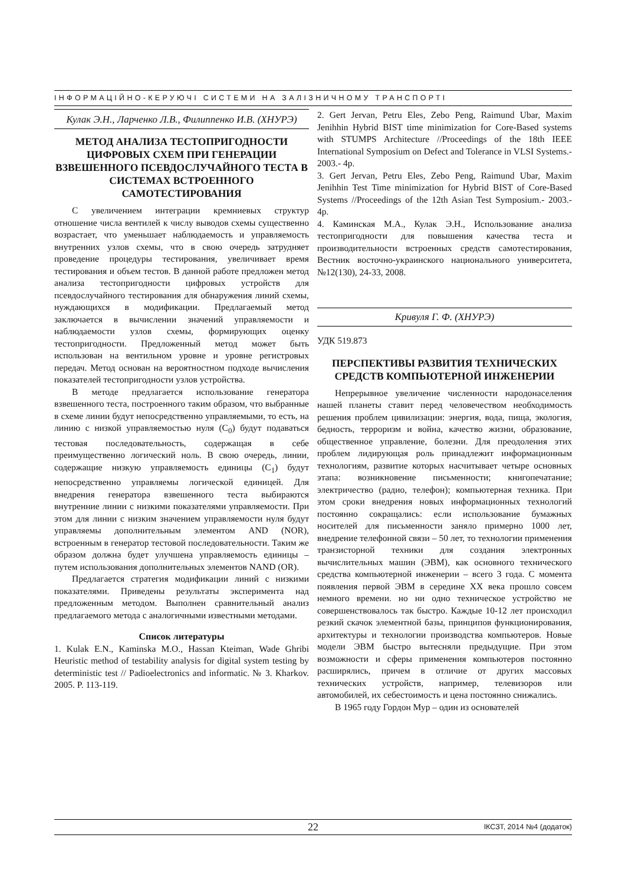ІНФОРМАЦІЙНО-КЕРУЮЧІ СИСТЕМИ НА ЗАЛІЗНИЧНОМУ ТРАНСПОРТІ
Кулак Э.Н., Ларченко Л.В., Филиппенко И.В. (ХНУРЭ)
МЕТОД АНАЛИЗА ТЕСТОПРИГОДНОСТИ ЦИФРОВЫХ СХЕМ ПРИ ГЕНЕРАЦИИ ВЗВЕШЕННОГО ПСЕВДОСЛУЧАЙНОГО ТЕСТА В СИСТЕМАХ ВСТРОЕННОГО САМОТЕСТИРОВАНИЯ
С увеличением интеграции кремниевых структур отношение числа вентилей к числу выводов схемы существенно возрастает, что уменьшает наблюдаемость и управляемость внутренних узлов схемы, что в свою очередь затрудняет проведение процедуры тестирования, увеличивает время тестирования и объем тестов. В данной работе предложен метод анализа тестопригодности цифровых устройств для псевдослучайного тестирования для обнаружения линий схемы, нуждающихся в модификации. Предлагаемый метод заключается в вычислении значений управляемости и наблюдаемости узлов схемы, формирующих оценку тестопригодности. Предложенный метод может быть использован на вентильном уровне и уровне регистровых передач. Метод основан на вероятностном подходе вычисления показателей тестопригодности узлов устройства.
В методе предлагается использование генератора взвешенного теста, построенного таким образом, что выбранные в схеме линии будут непосредственно управляемыми, то есть, на линию с низкой управляемостью нуля (C<sub>0</sub>) будут подаваться тестовая последовательность, содержащая в себе преимущественно логический ноль. В свою очередь, линии, содержащие низкую управляемость единицы (C<sub>1</sub>) будут непосредственно управляемы логической единицей. Для внедрения генератора взвешенного теста выбираются внутренние линии с низкими показателями управляемости. При этом для линии с низким значением управляемости нуля будут управляемы дополнительным элементом AND (NOR), встроенным в генератор тестовой последовательности. Таким же образом должна будет улучшена управляемость единицы – путем использования дополнительных элементов NAND (OR).
Предлагается стратегия модификации линий с низкими показателями. Приведены результаты эксперимента над предложенным методом. Выполнен сравнительный анализ предлагаемого метода с аналогичными известными методами.
Список литературы
1. Kulak E.N., Kaminska M.O., Hassan Kteiman, Wade Ghribi Heuristic method of testability analysis for digital system testing by deterministic test // Padioelectronics and informatic. № 3. Kharkov. 2005. P. 113-119.
2. Gert Jervan, Petru Eles, Zebo Peng, Raimund Ubar, Maxim Jenihhin Hybrid BIST time minimization for Core-Based systems with STUMPS Architecture //Proceedings of the 18th IEEE International Symposium on Defect and Tolerance in VLSI Systems.- 2003.- 4p.
3. Gert Jervan, Petru Eles, Zebo Peng, Raimund Ubar, Maxim Jenihhin Test Time minimization for Hybrid BIST of Core-Based Systems //Proceedings of the 12th Asian Test Symposium.- 2003.- 4p.
4. Каминская М.А., Кулак Э.Н., Использование анализа тестопригодности для повышения качества теста и производительности встроенных средств самотестирования, Вестник восточно-украинского национального университета, №12(130), 24-33, 2008.
Кривуля Г. Ф. (ХНУРЭ)
УДК 519.873
ПЕРСПЕКТИВЫ РАЗВИТИЯ ТЕХНИЧЕСКИХ СРЕДСТВ КОМПЬЮТЕРНОЙ ИНЖЕНЕРИИ
Непрерывное увеличение численности народонаселения нашей планеты ставит перед человечеством необходимость решения проблем цивилизации: энергия, вода, пища, экология, бедность, терроризм и война, качество жизни, образование, общественное управление, болезни. Для преодоления этих проблем лидирующая роль принадлежит информационным технологиям, развитие которых насчитывает четыре основных этапа: возникновение письменности; книгопечатание; электричество (радио, телефон); компьютерная техника. При этом сроки внедрения новых информационных технологий постоянно сокращались: если использование бумажных носителей для письменности заняло примерно 1000 лет, внедрение телефонной связи – 50 лет, то технологии применения транзисторной техники для создания электронных вычислительных машин (ЭВМ), как основного технического средства компьютерной инженерии – всего 3 года. С момента появления первой ЭВМ в середине XX века прошло совсем немного времени. но ни одно техническое устройство не совершенствовалось так быстро. Каждые 10-12 лет происходил резкий скачок элементной базы, принципов функционирования, архитектуры и технологии производства компьютеров. Новые модели ЭВМ быстро вытесняли предыдущие. При этом возможности и сферы применения компьютеров постоянно расширялись, причем в отличие от других массовых технических устройств, например, телевизоров или автомобилей, их себестоимость и цена постоянно снижались.
В 1965 году Гордон Мур – один из основателей
22 ІКСЗТ, 2014 №4 (додаток)